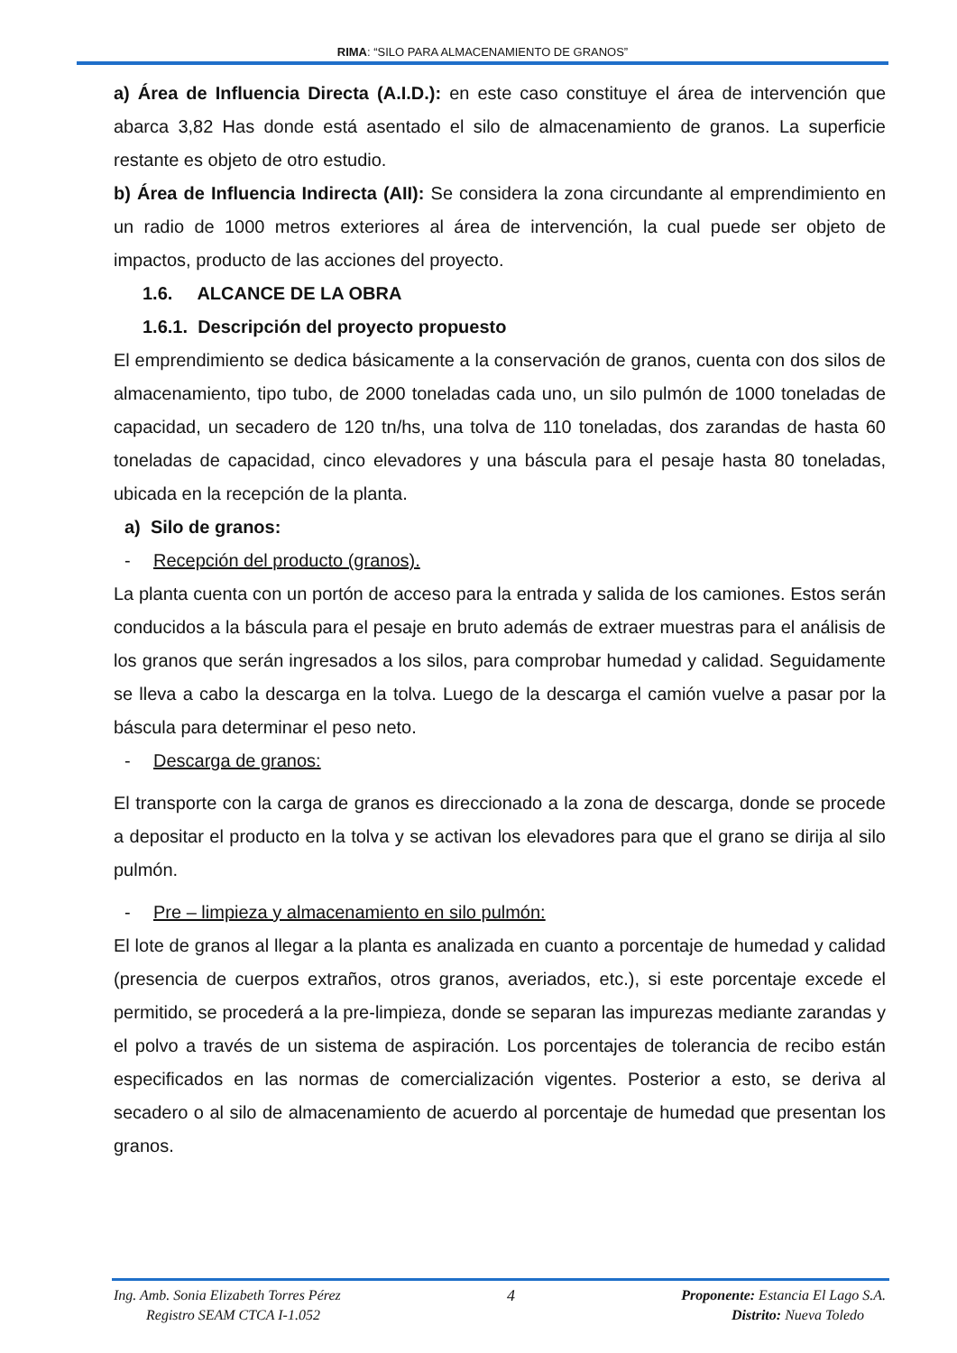RIMA: “SILO PARA ALMACENAMIENTO DE GRANOS”
a) Área de Influencia Directa (A.I.D.): en este caso constituye el área de intervención que abarca 3,82 Has donde está asentado el silo de almacenamiento de granos. La superficie restante es objeto de otro estudio.
b) Área de Influencia Indirecta (AII): Se considera la zona circundante al emprendimiento en un radio de 1000 metros exteriores al área de intervención, la cual puede ser objeto de impactos, producto de las acciones del proyecto.
1.6. ALCANCE DE LA OBRA
1.6.1. Descripción del proyecto propuesto
El emprendimiento se dedica básicamente a la conservación de granos, cuenta con dos silos de almacenamiento, tipo tubo, de 2000 toneladas cada uno, un silo pulmón de 1000 toneladas de capacidad, un secadero de 120 tn/hs, una tolva de 110 toneladas, dos zarandas de hasta 60 toneladas de capacidad, cinco elevadores y una báscula para el pesaje hasta 80 toneladas, ubicada en la recepción de la planta.
a) Silo de granos:
- Recepción del producto (granos).
La planta cuenta con un portón de acceso para la entrada y salida de los camiones. Estos serán conducidos a la báscula para el pesaje en bruto además de extraer muestras para el análisis de los granos que serán ingresados a los silos, para comprobar humedad y calidad. Seguidamente se lleva a cabo la descarga en la tolva. Luego de la descarga el camión vuelve a pasar por la báscula para determinar el peso neto.
- Descarga de granos:
El transporte con la carga de granos es direccionado a la zona de descarga, donde se procede a depositar el producto en la tolva y se activan los elevadores para que el grano se dirija al silo pulmón.
- Pre – limpieza y almacenamiento en silo pulmón:
El lote de granos al llegar a la planta es analizada en cuanto a porcentaje de humedad y calidad (presencia de cuerpos extraños, otros granos, averiados, etc.), si este porcentaje excede el permitido, se procederá a la pre-limpieza, donde se separan las impurezas mediante zarandas y el polvo a través de un sistema de aspiración. Los porcentajes de tolerancia de recibo están especificados en las normas de comercialización vigentes. Posterior a esto, se deriva al secadero o al silo de almacenamiento de acuerdo al porcentaje de humedad que presentan los granos.
Ing. Amb. Sonia Elizabeth Torres Pérez
Registro SEAM CTCA I-1.052
4 Proponente: Estancia El Lago S.A.
Distrito: Nueva Toledo